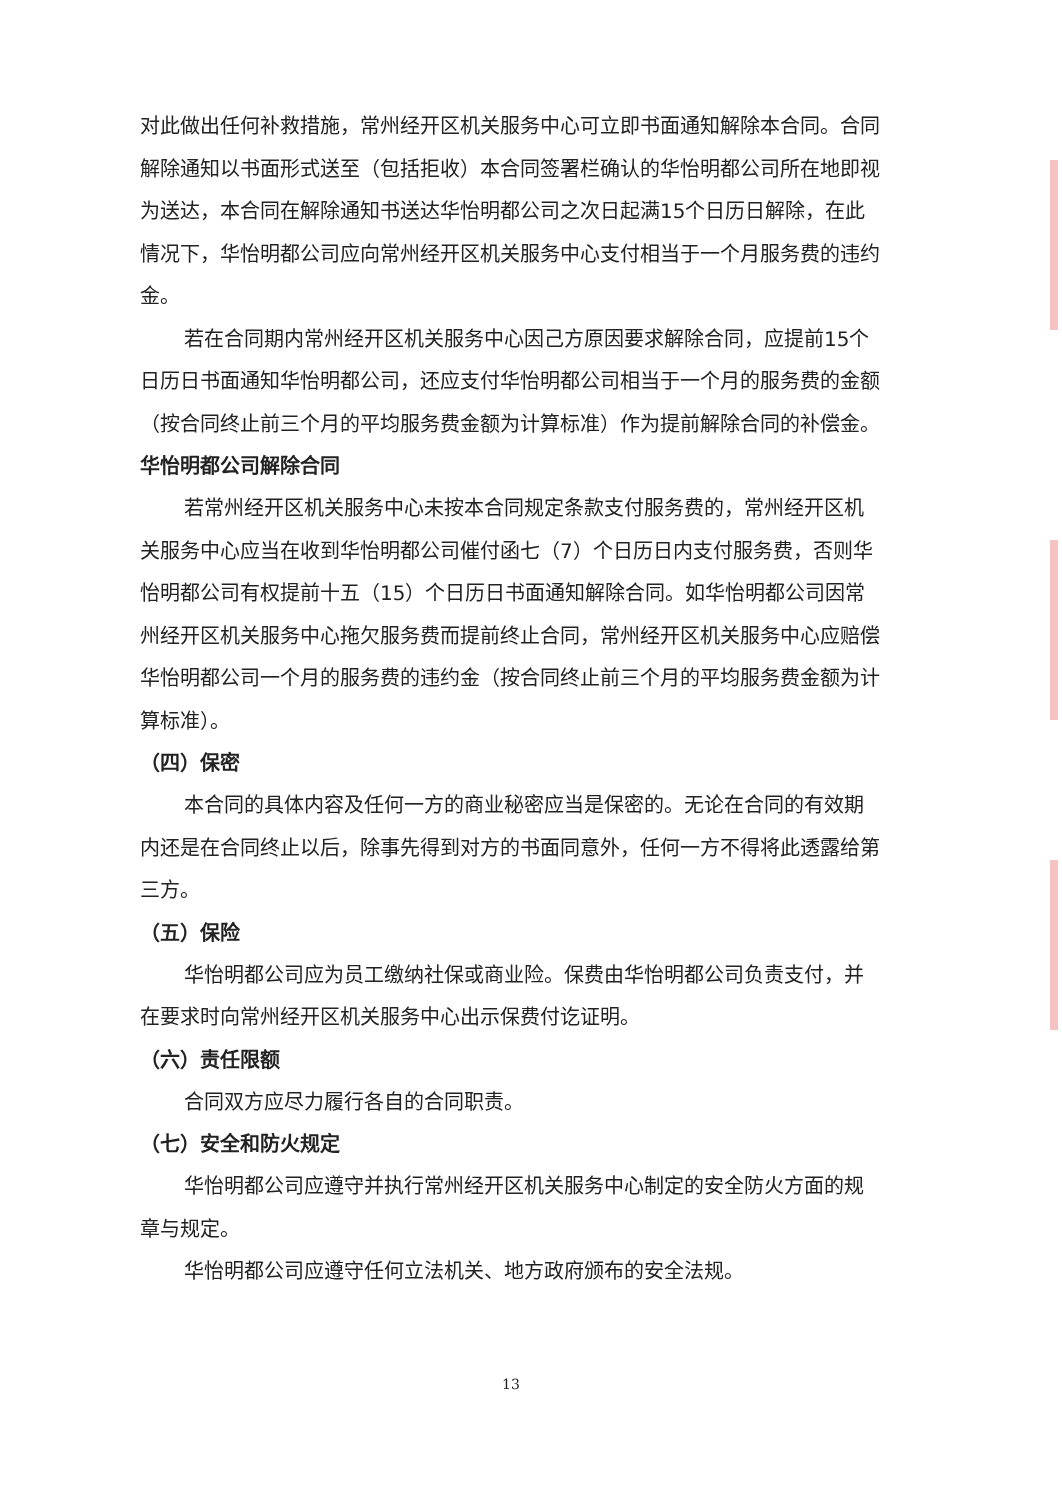对此做出任何补救措施，常州经开区机关服务中心可立即书面通知解除本合同。合同解除通知以书面形式送至（包括拒收）本合同签署栏确认的华怡明都公司所在地即视为送达，本合同在解除通知书送达华怡明都公司之次日起满15个日历日解除，在此情况下，华怡明都公司应向常州经开区机关服务中心支付相当于一个月服务费的违约金。
若在合同期内常州经开区机关服务中心因己方原因要求解除合同，应提前15个日历日书面通知华怡明都公司，还应支付华怡明都公司相当于一个月的服务费的金额（按合同终止前三个月的平均服务费金额为计算标准）作为提前解除合同的补偿金。
华怡明都公司解除合同
若常州经开区机关服务中心未按本合同规定条款支付服务费的，常州经开区机关服务中心应当在收到华怡明都公司催付函七（7）个日历日内支付服务费，否则华怡明都公司有权提前十五（15）个日历日书面通知解除合同。如华怡明都公司因常州经开区机关服务中心拖欠服务费而提前终止合同，常州经开区机关服务中心应赔偿华怡明都公司一个月的服务费的违约金（按合同终止前三个月的平均服务费金额为计算标准）。
（四）保密
本合同的具体内容及任何一方的商业秘密应当是保密的。无论在合同的有效期内还是在合同终止以后，除事先得到对方的书面同意外，任何一方不得将此透露给第三方。
（五）保险
华怡明都公司应为员工缴纳社保或商业险。保费由华怡明都公司负责支付，并在要求时向常州经开区机关服务中心出示保费付讫证明。
（六）责任限额
合同双方应尽力履行各自的合同职责。
（七）安全和防火规定
华怡明都公司应遵守并执行常州经开区机关服务中心制定的安全防火方面的规章与规定。
华怡明都公司应遵守任何立法机关、地方政府颁布的安全法规。
13